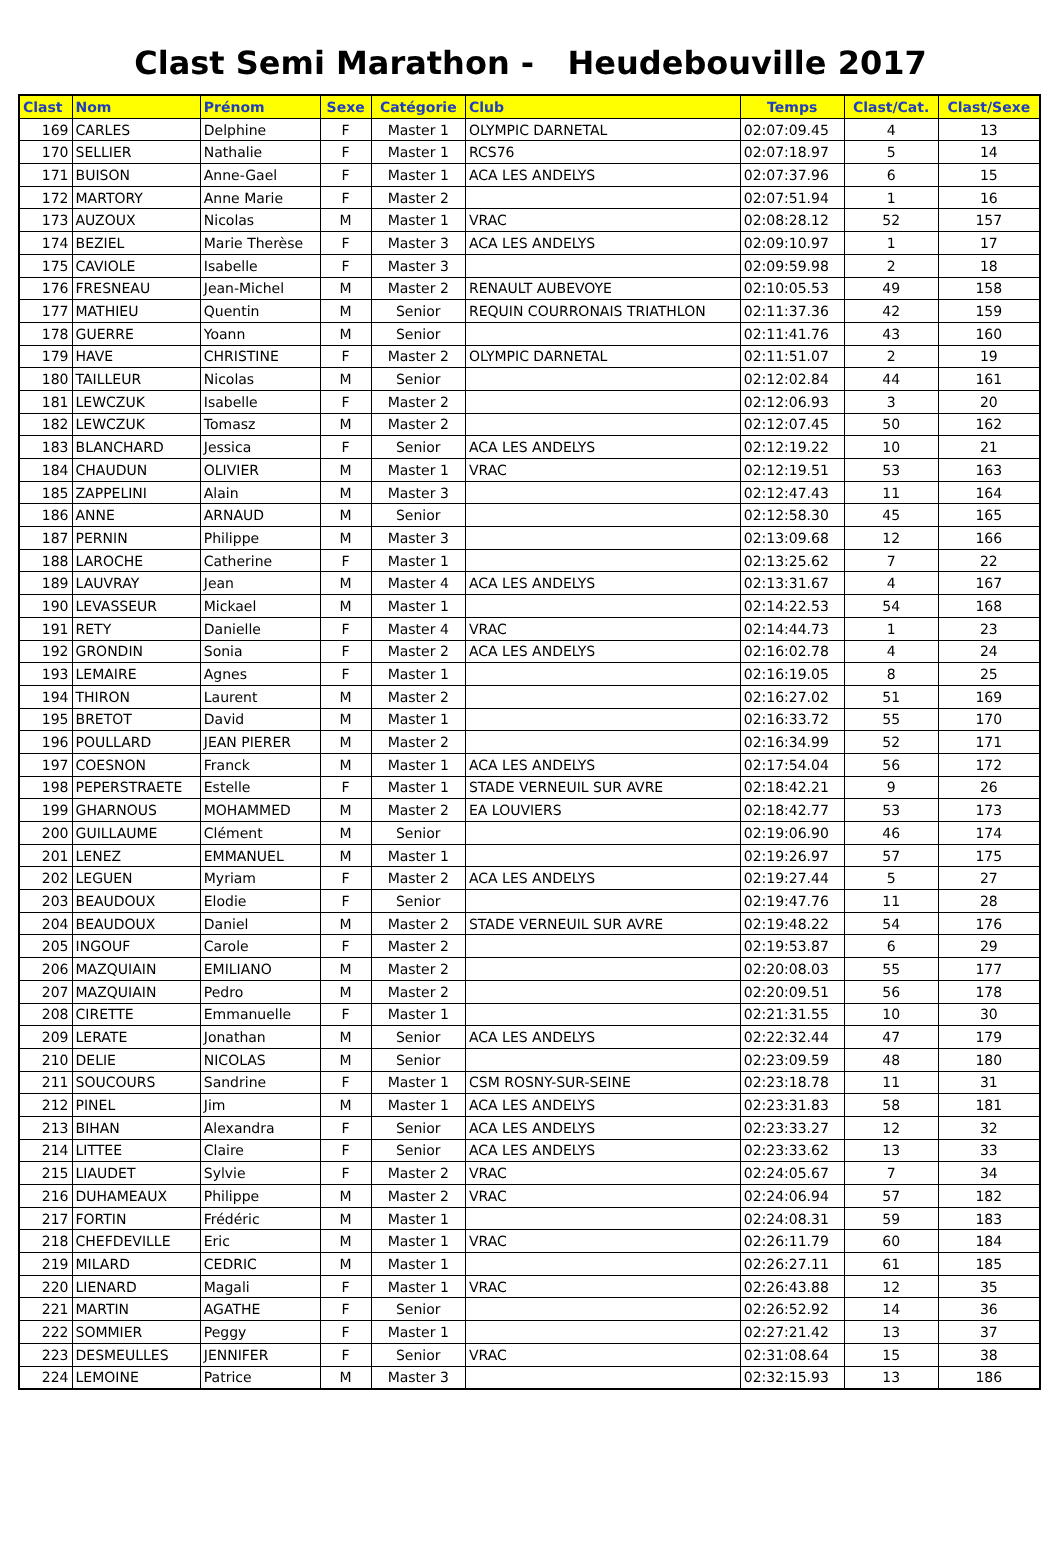Clast Semi Marathon - Heudebouville 2017
| Clast | Nom | Prénom | Sexe | Catégorie | Club | Temps | Clast/Cat. | Clast/Sexe |
| --- | --- | --- | --- | --- | --- | --- | --- | --- |
| 169 | CARLES | Delphine | F | Master 1 | OLYMPIC DARNETAL | 02:07:09.45 | 4 | 13 |
| 170 | SELLIER | Nathalie | F | Master 1 | RCS76 | 02:07:18.97 | 5 | 14 |
| 171 | BUISON | Anne-Gael | F | Master 1 | ACA LES ANDELYS | 02:07:37.96 | 6 | 15 |
| 172 | MARTORY | Anne Marie | F | Master 2 | | 02:07:51.94 | 1 | 16 |
| 173 | AUZOUX | Nicolas | M | Master 1 | VRAC | 02:08:28.12 | 52 | 157 |
| 174 | BEZIEL | Marie Therèse | F | Master 3 | ACA LES ANDELYS | 02:09:10.97 | 1 | 17 |
| 175 | CAVIOLE | Isabelle | F | Master 3 | | 02:09:59.98 | 2 | 18 |
| 176 | FRESNEAU | Jean-Michel | M | Master 2 | RENAULT AUBEVOYE | 02:10:05.53 | 49 | 158 |
| 177 | MATHIEU | Quentin | M | Senior | REQUIN COURRONAIS TRIATHLON | 02:11:37.36 | 42 | 159 |
| 178 | GUERRE | Yoann | M | Senior | | 02:11:41.76 | 43 | 160 |
| 179 | HAVE | CHRISTINE | F | Master 2 | OLYMPIC DARNETAL | 02:11:51.07 | 2 | 19 |
| 180 | TAILLEUR | Nicolas | M | Senior | | 02:12:02.84 | 44 | 161 |
| 181 | LEWCZUK | Isabelle | F | Master 2 | | 02:12:06.93 | 3 | 20 |
| 182 | LEWCZUK | Tomasz | M | Master 2 | | 02:12:07.45 | 50 | 162 |
| 183 | BLANCHARD | Jessica | F | Senior | ACA LES ANDELYS | 02:12:19.22 | 10 | 21 |
| 184 | CHAUDUN | OLIVIER | M | Master 1 | VRAC | 02:12:19.51 | 53 | 163 |
| 185 | ZAPPELINI | Alain | M | Master 3 | | 02:12:47.43 | 11 | 164 |
| 186 | ANNE | ARNAUD | M | Senior | | 02:12:58.30 | 45 | 165 |
| 187 | PERNIN | Philippe | M | Master 3 | | 02:13:09.68 | 12 | 166 |
| 188 | LAROCHE | Catherine | F | Master 1 | | 02:13:25.62 | 7 | 22 |
| 189 | LAUVRAY | Jean | M | Master 4 | ACA LES ANDELYS | 02:13:31.67 | 4 | 167 |
| 190 | LEVASSEUR | Mickael | M | Master 1 | | 02:14:22.53 | 54 | 168 |
| 191 | RETY | Danielle | F | Master 4 | VRAC | 02:14:44.73 | 1 | 23 |
| 192 | GRONDIN | Sonia | F | Master 2 | ACA LES ANDELYS | 02:16:02.78 | 4 | 24 |
| 193 | LEMAIRE | Agnes | F | Master 1 | | 02:16:19.05 | 8 | 25 |
| 194 | THIRON | Laurent | M | Master 2 | | 02:16:27.02 | 51 | 169 |
| 195 | BRETOT | David | M | Master 1 | | 02:16:33.72 | 55 | 170 |
| 196 | POULLARD | JEAN PIERER | M | Master 2 | | 02:16:34.99 | 52 | 171 |
| 197 | COESNON | Franck | M | Master 1 | ACA LES ANDELYS | 02:17:54.04 | 56 | 172 |
| 198 | PEPERSTRAETE | Estelle | F | Master 1 | STADE VERNEUIL SUR AVRE | 02:18:42.21 | 9 | 26 |
| 199 | GHARNOUS | MOHAMMED | M | Master 2 | EA LOUVIERS | 02:18:42.77 | 53 | 173 |
| 200 | GUILLAUME | Clément | M | Senior | | 02:19:06.90 | 46 | 174 |
| 201 | LENEZ | EMMANUEL | M | Master 1 | | 02:19:26.97 | 57 | 175 |
| 202 | LEGUEN | Myriam | F | Master 2 | ACA LES ANDELYS | 02:19:27.44 | 5 | 27 |
| 203 | BEAUDOUX | Elodie | F | Senior | | 02:19:47.76 | 11 | 28 |
| 204 | BEAUDOUX | Daniel | M | Master 2 | STADE VERNEUIL SUR AVRE | 02:19:48.22 | 54 | 176 |
| 205 | INGOUF | Carole | F | Master 2 | | 02:19:53.87 | 6 | 29 |
| 206 | MAZQUIAIN | EMILIANO | M | Master 2 | | 02:20:08.03 | 55 | 177 |
| 207 | MAZQUIAIN | Pedro | M | Master 2 | | 02:20:09.51 | 56 | 178 |
| 208 | CIRETTE | Emmanuelle | F | Master 1 | | 02:21:31.55 | 10 | 30 |
| 209 | LERATE | Jonathan | M | Senior | ACA LES ANDELYS | 02:22:32.44 | 47 | 179 |
| 210 | DELIE | NICOLAS | M | Senior | | 02:23:09.59 | 48 | 180 |
| 211 | SOUCOURS | Sandrine | F | Master 1 | CSM ROSNY-SUR-SEINE | 02:23:18.78 | 11 | 31 |
| 212 | PINEL | Jim | M | Master 1 | ACA LES ANDELYS | 02:23:31.83 | 58 | 181 |
| 213 | BIHAN | Alexandra | F | Senior | ACA LES ANDELYS | 02:23:33.27 | 12 | 32 |
| 214 | LITTEE | Claire | F | Senior | ACA LES ANDELYS | 02:23:33.62 | 13 | 33 |
| 215 | LIAUDET | Sylvie | F | Master 2 | VRAC | 02:24:05.67 | 7 | 34 |
| 216 | DUHAMEAUX | Philippe | M | Master 2 | VRAC | 02:24:06.94 | 57 | 182 |
| 217 | FORTIN | Frédéric | M | Master 1 | | 02:24:08.31 | 59 | 183 |
| 218 | CHEFDEVILLE | Eric | M | Master 1 | VRAC | 02:26:11.79 | 60 | 184 |
| 219 | MILARD | CEDRIC | M | Master 1 | | 02:26:27.11 | 61 | 185 |
| 220 | LIENARD | Magali | F | Master 1 | VRAC | 02:26:43.88 | 12 | 35 |
| 221 | MARTIN | AGATHE | F | Senior | | 02:26:52.92 | 14 | 36 |
| 222 | SOMMIER | Peggy | F | Master 1 | | 02:27:21.42 | 13 | 37 |
| 223 | DESMEULLES | JENNIFER | F | Senior | VRAC | 02:31:08.64 | 15 | 38 |
| 224 | LEMOINE | Patrice | M | Master 3 | | 02:32:15.93 | 13 | 186 |